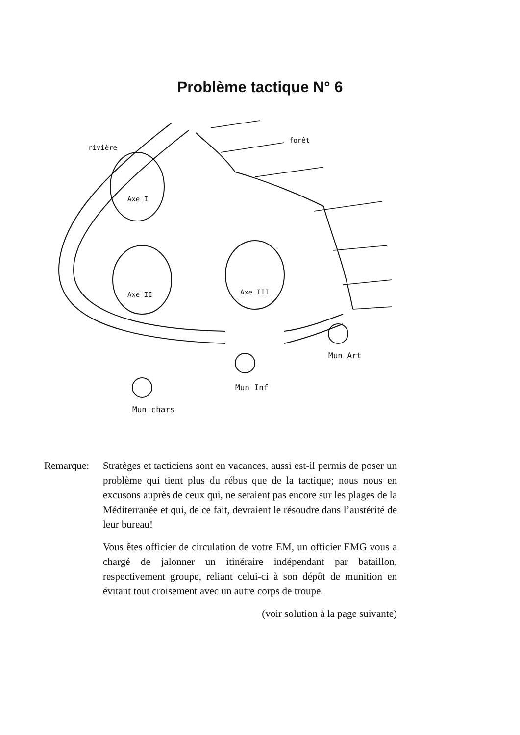Problème tactique N° 6
rivière
forêt
Axe I
Axe II
Axe III
Mun chars
Mun Inf
Mun Art
Remarque: Stratèges et tacticiens sont en vacances, aussi est-il permis de poser un problème qui tient plus du rébus que de la tactique; nous nous en excusons auprès de ceux qui, ne seraient pas encore sur les plages de la Méditerranée et qui, de ce fait, devraient le résoudre dans l’austérité de leur bureau!
Vous êtes officier de circulation de votre EM, un officier EMG vous a chargé de jalonner un itinéraire indépendant par bataillon, respectivement groupe, reliant celui-ci à son dépôt de munition en évitant tout croisement avec un autre corps de troupe.
(voir solution à la page suivante)